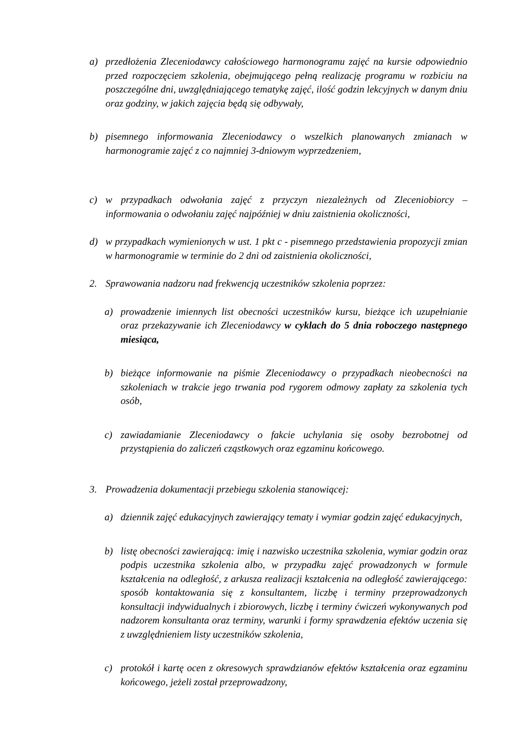a) przedłożenia Zleceniodawcy całościowego harmonogramu zajęć na kursie odpowiednio przed rozpoczęciem szkolenia, obejmującego pełną realizację programu w rozbiciu na poszczególne dni, uwzględniającego tematykę zajęć, ilość godzin lekcyjnych w danym dniu oraz godziny, w jakich zajęcia będą się odbywały,
b) pisemnego informowania Zleceniodawcy o wszelkich planowanych zmianach w harmonogramie zajęć z co najmniej 3-dniowym wyprzedzeniem,
c) w przypadkach odwołania zajęć z przyczyn niezależnych od Zleceniobiorcy – informowania o odwołaniu zajęć najpóźniej w dniu zaistnienia okoliczności,
d) w przypadkach wymienionych w ust. 1 pkt c - pisemnego przedstawienia propozycji zmian w harmonogramie w terminie do 2 dni od zaistnienia okoliczności,
2. Sprawowania nadzoru nad frekwencją uczestników szkolenia poprzez:
a) prowadzenie imiennych list obecności uczestników kursu, bieżące ich uzupełnianie oraz przekazywanie ich Zleceniodawcy w cyklach do 5 dnia roboczego następnego miesiąca,
b) bieżące informowanie na piśmie Zleceniodawcy o przypadkach nieobecności na szkoleniach w trakcie jego trwania pod rygorem odmowy zapłaty za szkolenia tych osób,
c) zawiadamianie Zleceniodawcy o fakcie uchylania się osoby bezrobotnej od przystąpienia do zaliczeń cząstkowych oraz egzaminu końcowego.
3. Prowadzenia dokumentacji przebiegu szkolenia stanowiącej:
a) dziennik zajęć edukacyjnych zawierający tematy i wymiar godzin zajęć edukacyjnych,
b) listę obecności zawierającą: imię i nazwisko uczestnika szkolenia, wymiar godzin oraz podpis uczestnika szkolenia albo, w przypadku zajęć prowadzonych w formule kształcenia na odległość, z arkusza realizacji kształcenia na odległość zawierającego: sposób kontaktowania się z konsultantem, liczbę i terminy przeprowadzonych konsultacji indywidualnych i zbiorowych, liczbę i terminy ćwiczeń wykonywanych pod nadzorem konsultanta oraz terminy, warunki i formy sprawdzenia efektów uczenia się z uwzględnieniem listy uczestników szkolenia,
c) protokół i kartę ocen z okresowych sprawdzianów efektów kształcenia oraz egzaminu końcowego, jeżeli został przeprowadzony,